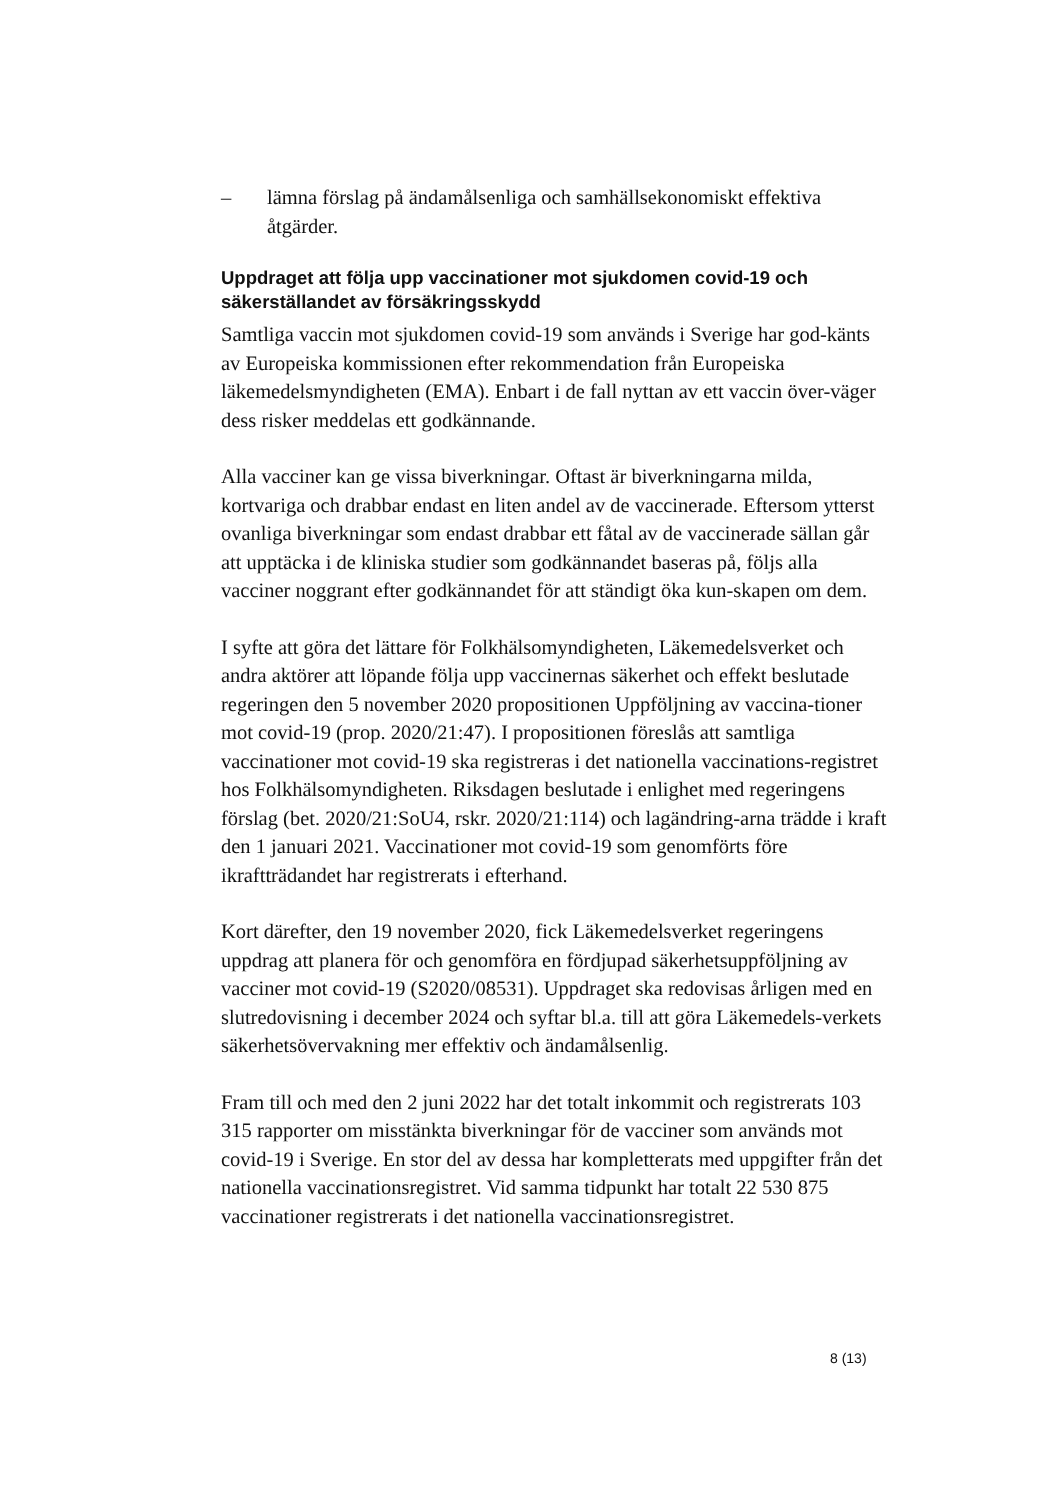– lämna förslag på ändamålsenliga och samhällsekonomiskt effektiva åtgärder.
Uppdraget att följa upp vaccinationer mot sjukdomen covid-19 och säkerställandet av försäkringsskydd
Samtliga vaccin mot sjukdomen covid-19 som används i Sverige har god-känts av Europeiska kommissionen efter rekommendation från Europeiska läkemedelsmyndigheten (EMA). Enbart i de fall nyttan av ett vaccin över-väger dess risker meddelas ett godkännande.
Alla vacciner kan ge vissa biverkningar. Oftast är biverkningarna milda, kortvariga och drabbar endast en liten andel av de vaccinerade. Eftersom ytterst ovanliga biverkningar som endast drabbar ett fåtal av de vaccinerade sällan går att upptäcka i de kliniska studier som godkännandet baseras på, följs alla vacciner noggrant efter godkännandet för att ständigt öka kun-skapen om dem.
I syfte att göra det lättare för Folkhälsomyndigheten, Läkemedelsverket och andra aktörer att löpande följa upp vaccinernas säkerhet och effekt beslutade regeringen den 5 november 2020 propositionen Uppföljning av vaccina-tioner mot covid-19 (prop. 2020/21:47). I propositionen föreslås att samtliga vaccinationer mot covid-19 ska registreras i det nationella vaccinations-registret hos Folkhälsomyndigheten. Riksdagen beslutade i enlighet med regeringens förslag (bet. 2020/21:SoU4, rskr. 2020/21:114) och lagändring-arna trädde i kraft den 1 januari 2021. Vaccinationer mot covid-19 som genomförts före ikraftträdandet har registrerats i efterhand.
Kort därefter, den 19 november 2020, fick Läkemedelsverket regeringens uppdrag att planera för och genomföra en fördjupad säkerhetsuppföljning av vacciner mot covid-19 (S2020/08531). Uppdraget ska redovisas årligen med en slutredovisning i december 2024 och syftar bl.a. till att göra Läkemedels-verkets säkerhetsövervakning mer effektiv och ändamålsenlig.
Fram till och med den 2 juni 2022 har det totalt inkommit och registrerats 103 315 rapporter om misstänkta biverkningar för de vacciner som används mot covid-19 i Sverige. En stor del av dessa har kompletterats med uppgifter från det nationella vaccinationsregistret. Vid samma tidpunkt har totalt 22 530 875 vaccinationer registrerats i det nationella vaccinationsregistret.
8 (13)